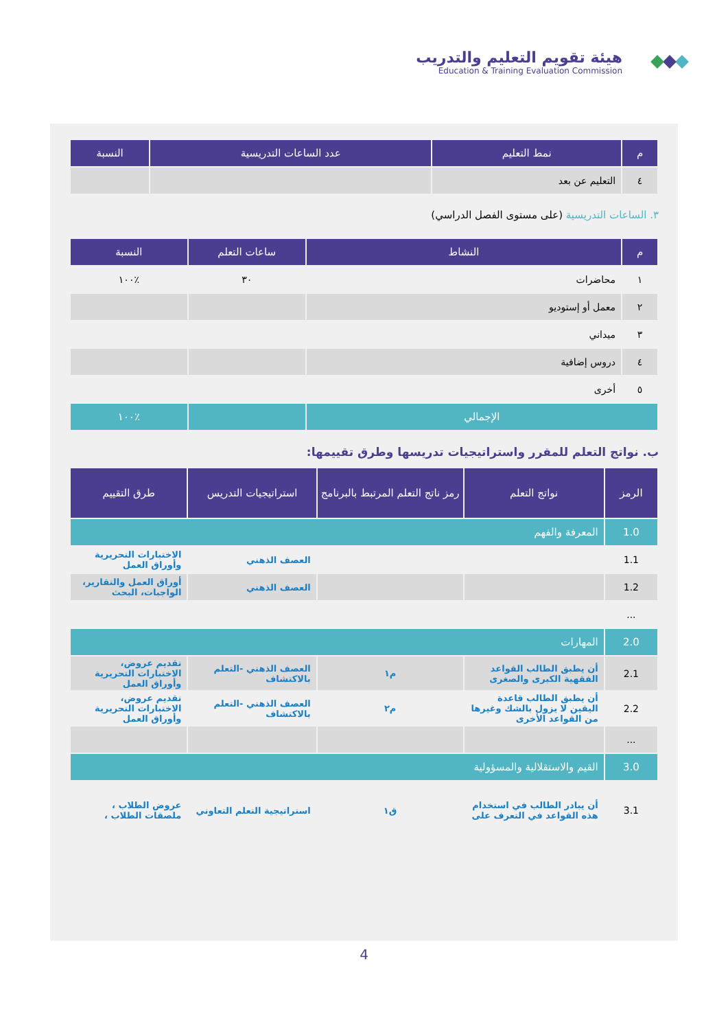هيئة تقويم التعليم والتدريب
Education & Training Evaluation Commission
| م | نمط التعليم | عدد الساعات التدريسية | النسبة |
| --- | --- | --- | --- |
| ٤ | التعليم عن بعد | | |
٣. الساعات التدريسية (على مستوى الفصل الدراسي)
| م | النشاط | ساعات التعلم | النسبة |
| --- | --- | --- | --- |
| ١ | محاضرات | ٣٠ | ٪١٠٠ |
| ٢ | معمل أو إستوديو | | |
| ٣ | ميداني | | |
| ٤ | دروس إضافية | | |
| ٥ | أخرى | | |
| الإجمالي | | | ٪١٠٠ |
ب. نواتج التعلم للمقرر واستراتيجيات تدريسها وطرق تقييمها:
| الرمز | نواتج التعلم | رمز ناتج التعلم المرتبط بالبرنامج | استراتيجيات التدريس | طرق التقييم |
| --- | --- | --- | --- | --- |
| 1.0 | المعرفة والفهم | | | |
| 1.1 | | | العصف الذهني | الاختبارات التحريرية وأوراق العمل |
| 1.2 | | | العصف الذهني | أوراق العمل والتقارير، الواجبات، البحث |
| ... | | | | |
| 2.0 | المهارات | | | |
| 2.1 | أن يطبق الطالب القواعد الفقهية الكبرى والصغرى | م١ | العصف الذهني -التعلم بالاكتشاف | تقديم عروض، الاختبارات التحريرية وأوراق العمل |
| 2.2 | أن يطبق الطالب قاعدة اليقين لا يزول بالشك وغيرها من القواعد الأخرى | م٢ | العصف الذهني -التعلم بالاكتشاف | تقديم عروض، الاختبارات التحريرية وأوراق العمل |
| ... | | | | |
| 3.0 | القيم والاستقلالية والمسؤولية | | | |
| 3.1 | أن يبادر الطالب في استخدام هذه القواعد في التعرف على | ق١ | استراتيجية التعلم التعاوني | عروض الطلاب ، ملصقات الطلاب ، |
4